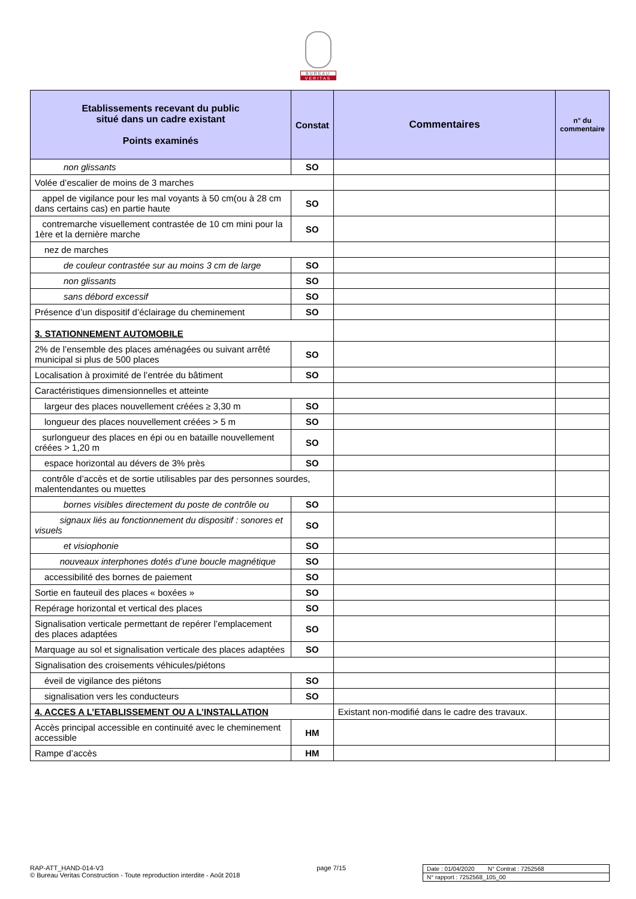BUREAU
VERITAS
| Etablissements recevant du public situé dans un cadre existant Points examinés | Constat | Commentaires | n° du commentaire |
| --- | --- | --- | --- |
| non glissants | SO | | |
| Volée d’escalier de moins de 3 marches | | | |
| appel de vigilance pour les mal voyants à 50 cm(ou à 28 cm dans certains cas) en partie haute | SO | | |
| contremarche visuellement contrastée de 10 cm mini pour la 1ère et la dernière marche | SO | | |
| nez de marches | | | |
| de couleur contrastée sur au moins 3 cm de large | SO | | |
| non glissants | SO | | |
| sans débord excessif | SO | | |
| Présence d’un dispositif d’éclairage du cheminement | SO | | |
| 3. STATIONNEMENT AUTOMOBILE | | | |
| 2% de l’ensemble des places aménagées ou suivant arrêté municipal si plus de 500 places | SO | | |
| Localisation à proximité de l’entrée du bâtiment | SO | | |
| Caractéristiques dimensionnelles et atteinte | | | |
| largeur des places nouvellement créées ≥ 3,30 m | SO | | |
| longueur des places nouvellement créées > 5 m | SO | | |
| surlongueur des places en épi ou en bataille nouvellement créées > 1,20 m | SO | | |
| espace horizontal au dévers de 3% près | SO | | |
| contrôle d’accès et de sortie utilisables par des personnes sourdes, malentendantes ou muettes | | | |
| bornes visibles directement du poste de contrôle ou | SO | | |
| signaux liés au fonctionnement du dispositif : sonores et visuels | SO | | |
| et visiophonie | SO | | |
| nouveaux interphones dotés d’une boucle magnétique | SO | | |
| accessibilité des bornes de paiement | SO | | |
| Sortie en fauteuil des places « boxées » | SO | | |
| Repérage horizontal et vertical des places | SO | | |
| Signalisation verticale permettant de repérer l’emplacement des places adaptées | SO | | |
| Marquage au sol et signalisation verticale des places adaptées | SO | | |
| Signalisation des croisements véhicules/piétons | | | |
| éveil de vigilance des piétons | SO | | |
| signalisation vers les conducteurs | SO | | |
| 4. ACCES A L’ETABLISSEMENT OU A L’INSTALLATION | | Existant non-modifié dans le cadre des travaux. | |
| Accès principal accessible en continuité avec le cheminement accessible | HM | | |
| Rampe d’accès | HM | | |
RAP-ATT_HAND-014-V3
© Bureau Veritas Construction - Toute reproduction interdite - Août 2018
page 7/15 Date : 01/04/2020 N° Contrat : 7252568
N° rapport : 7252568_105_00